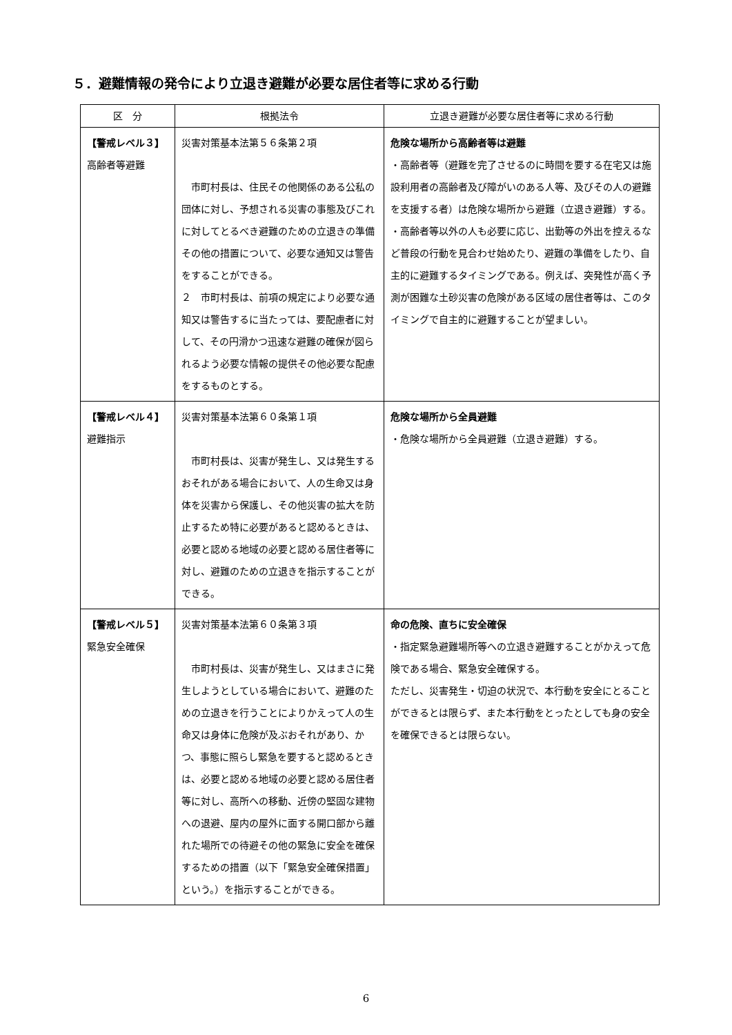５．避難情報の発令により立退き避難が必要な居住者等に求める行動
| 区 分 | 根拠法令 | 立退き避難が必要な居住者等に求める行動 |
| --- | --- | --- |
| 【警戒レベル３】 高齢者等避難 | 災害対策基本法第５６条第２項 市町村長は、住民その他関係のある公私の団体に対し、予想される災害の事態及びこれに対してとるべき避難のための立退きの準備その他の措置について、必要な通知又は警告をすることができる。 ２ 市町村長は、前項の規定により必要な通知又は警告するに当たっては、要配慮者に対して、その円滑かつ迅速な避難の確保が図られるよう必要な情報の提供その他必要な配慮をするものとする。 | 危険な場所から高齢者等は避難 ・高齢者等（避難を完了させるのに時間を要する在宅又は施設利用者の高齢者及び障がいのある人等、及びその人の避難を支援する者）は危険な場所から避難（立退き避難）する。 ・高齢者等以外の人も必要に応じ、出勤等の外出を控えるなど普段の行動を見合わせ始めたり、避難の準備をしたり、自主的に避難するタイミングである。例えば、突発性が高く予測が困難な土砂災害の危険がある区域の居住者等は、このタイミングで自主的に避難することが望ましい。 |
| 【警戒レベル４】 避難指示 | 災害対策基本法第６０条第１項 市町村長は、災害が発生し、又は発生するおそれがある場合において、人の生命又は身体を災害から保護し、その他災害の拡大を防止するため特に必要があると認めるときは、必要と認める地域の必要と認める居住者等に対し、避難のための立退きを指示することができる。 | 危険な場所から全員避難 ・危険な場所から全員避難（立退き避難）する。 |
| 【警戒レベル５】 緊急安全確保 | 災害対策基本法第６０条第３項 市町村長は、災害が発生し、又はまさに発生しようとしている場合において、避難のための立退きを行うことによりかえって人の生命又は身体に危険が及ぶおそれがあり、かつ、事態に照らし緊急を要すると認めるときは、必要と認める地域の必要と認める居住者等に対し、高所への移動、近傍の堅固な建物への退避、屋内の屋外に面する開口部から離れた場所での待避その他の緊急に安全を確保するための措置（以下「緊急安全確保措置」という。）を指示することができる。 | 命の危険、直ちに安全確保 ・指定緊急避難場所等への立退き避難することがかえって危険である場合、緊急安全確保する。 ただし、災害発生・切迫の状況で、本行動を安全にとることができるとは限らず、また本行動をとったとしても身の安全を確保できるとは限らない。 |
6